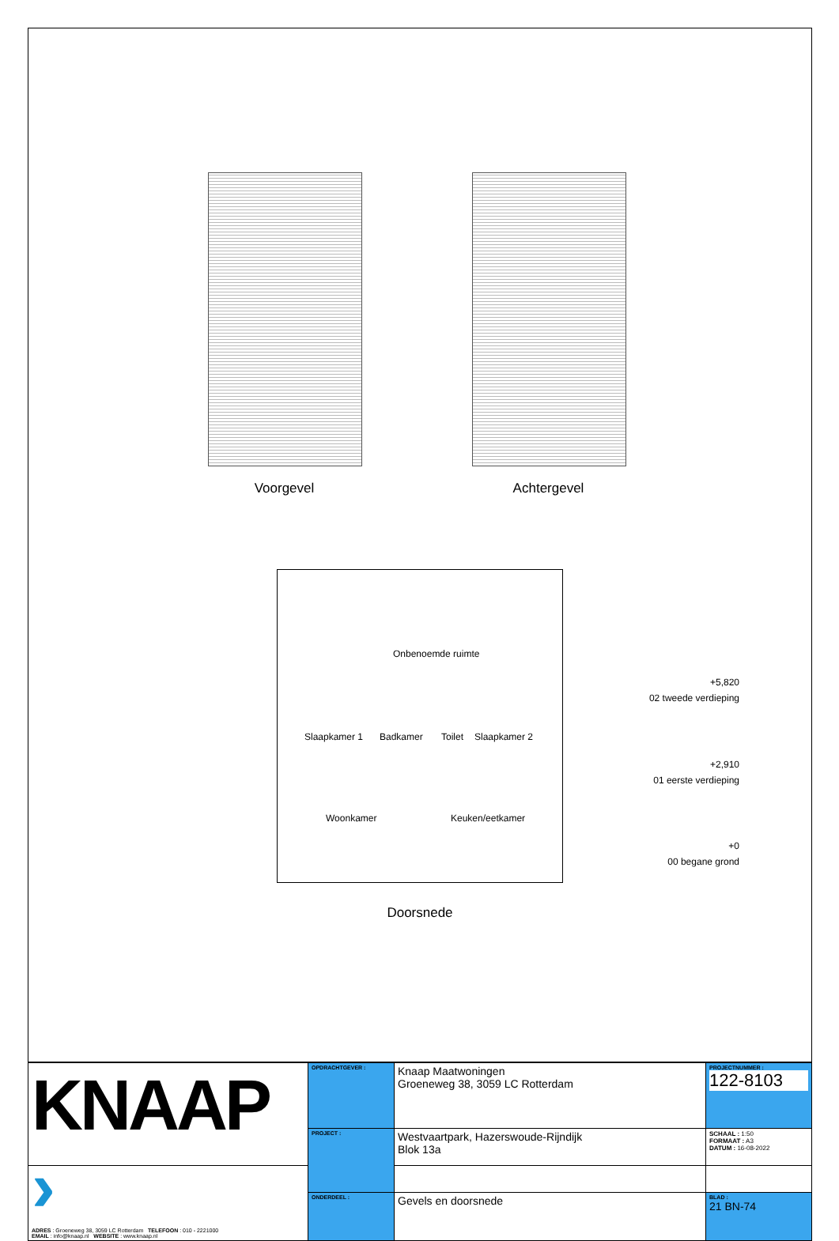Voorgevel Achtergevel
Onbenoemde ruimte
Slaapkamer 1 Badkamer Toilet Slaapkamer 2
Woonkamer Keuken/eetkamer
+5,820
02 tweede verdieping
+2,910
01 eerste verdieping
+0
00 begane grond
Doorsnede
| KNAAP › ADRES : Groeneweg 38, 3059 LC Rotterdam TELEFOON : 010 - 2221000 EMAIL : info@knaap.nl WEBSITE : www.knaap.nl | OPDRACHTGEVER : | Knaap Maatwoningen Groeneweg 38, 3059 LC Rotterdam | PROJECTNUMMER : 122-8103 |
| | PROJECT : | Westvaartpark, Hazerswoude-Rijndijk Blok 13a | SCHAAL : 1:50 FORMAAT : A3 DATUM : 16-08-2022 |
| | ONDERDEEL : | Gevels en doorsnede | BLAD : 21 BN-74 |